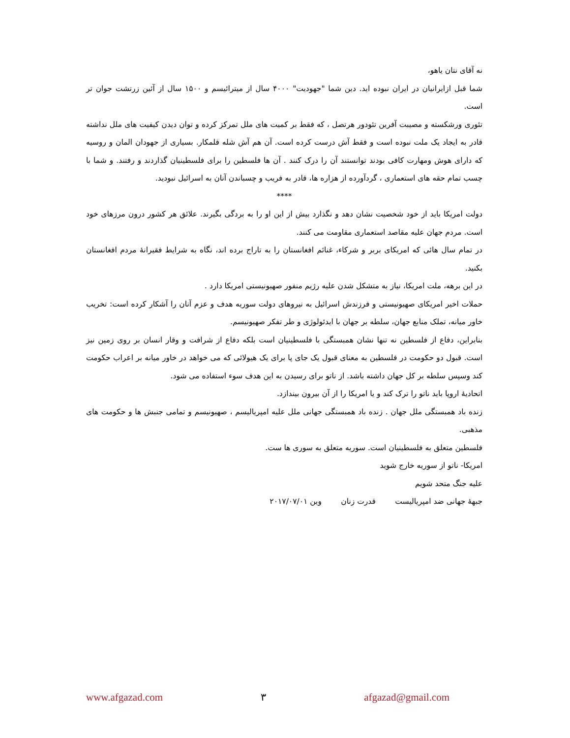نه آقای نتان یاهو،
شما قبل ازایرانیان در ایران نبوده اید. دین شما "جهودیت" ۴۰۰۰ سال از میترائیسم و ۱۵۰۰ سال از آئین زرتشت جوان تر است.
تئوری ورشکسته و مصیبت آفرین تئودور هرتصل ، که فقط بر کمیت های ملل تمرکز کرده و توان دیدن کیفیت های ملل نداشته قادر به ایجاد یک ملت نبوده است و فقط آش درست کرده است. آن هم آش شله قلمکار. بسیاری از جهودان المان و روسیه که دارای هوش ومهارت کافی بودند توانستند آن را درک کنند . آن ها فلسطین را برای فلسطینیان گذاردند و رفتند. و شما با چسب تمام حقه های استعماری ، گردآورده از هزاره ها، قادر به فریب و چسباندن آنان به اسرائیل نبودید.
****
دولت امریکا باید از خود شخصیت نشان دهد و نگذارد بیش از این او را به بردگی بگیرند. علائق هر کشور درون مرزهای خود است. مردم جهان علیه مقاصد استعماری مقاومت می کنند.
در تمام سال هائی که امریکای بربر و شرکاء، غنائم افغانستان را به تاراج برده اند، نگاه به شرایط فقیرانهٔ مردم افغانستان بکنید.
در این برهه، ملت امریکا، نیاز به متشکل شدن علیه رژیم منفور صهیونیستی امریکا دارد .
حملات اخیر امریکای صهیونیستی و فرزندش اسرائیل به نیروهای دولت سوریه هدف و عزم آنان را آشکار کرده است: تخریب خاور میانه، تملک منابع جهان، سلطه بر جهان با ایدئولوژی و طر تفکر صهیونیسم.
بنابراین، دفاع از فلسطین نه تنها نشان همبستگی با فلسطینیان است بلکه دفاع از شرافت و وقار انسان بر روی زمین نیز است. قبول دو حکومت در فلسطین به معنای قبول یک جای پا برای یک هیولائی که می خواهد در خاور میانه بر اعراب حکومت کند وسپس سلطه بر کل جهان داشته باشد. از ناتو برای رسیدن به این هدف سوء استفاده می شود.
اتحادیهٔ اروپا باید ناتو را ترک کند و یا امریکا را از آن بیرون بیندازد.
زنده باد همبستگی ملل جهان . زنده باد همبستگی جهانی ملل علیه امپریالیسم ، صهیونیسم و تمامی جنبش ها و حکومت های مذهبی.
فلسطین متعلق به فلسطینیان است. سوریه متعلق به سوری ها ست.
امریکا- ناتو از سوریه خارج شوید
علیه جنگ متحد شویم
جبههٔ جهانی ضد امپریالیست قدرت زنان وین ۲۰۱۷/۰۷/۰۱
www.afgazad.com ۳ afgazad@gmail.com